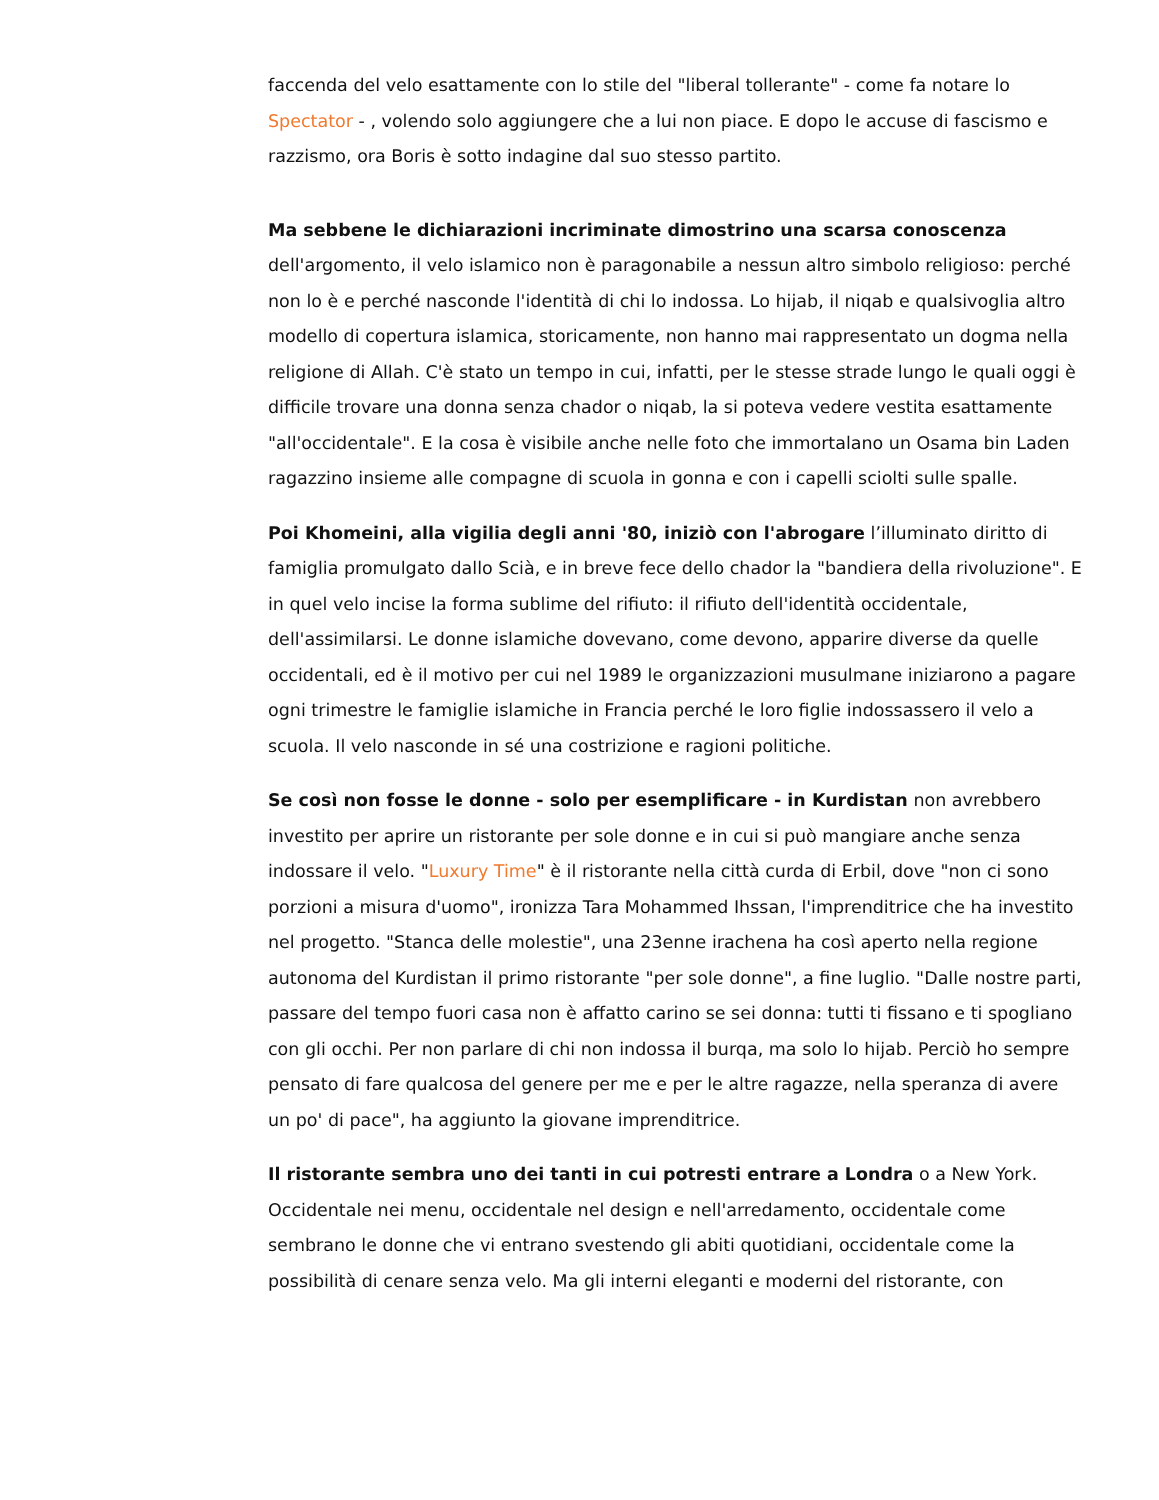faccenda del velo esattamente con lo stile del "liberal tollerante" - come fa notare lo Spectator - , volendo solo aggiungere che a lui non piace. E dopo le accuse di fascismo e razzismo, ora Boris è sotto indagine dal suo stesso partito.
Ma sebbene le dichiarazioni incriminate dimostrino una scarsa conoscenza dell'argomento, il velo islamico non è paragonabile a nessun altro simbolo religioso: perché non lo è e perché nasconde l'identità di chi lo indossa. Lo hijab, il niqab e qualsivoglia altro modello di copertura islamica, storicamente, non hanno mai rappresentato un dogma nella religione di Allah. C'è stato un tempo in cui, infatti, per le stesse strade lungo le quali oggi è difficile trovare una donna senza chador o niqab, la si poteva vedere vestita esattamente "all'occidentale". E la cosa è visibile anche nelle foto che immortalano un Osama bin Laden ragazzino insieme alle compagne di scuola in gonna e con i capelli sciolti sulle spalle.
Poi Khomeini, alla vigilia degli anni '80, iniziò con l'abrogare l’illuminato diritto di famiglia promulgato dallo Scià, e in breve fece dello chador la "bandiera della rivoluzione". E in quel velo incise la forma sublime del rifiuto: il rifiuto dell'identità occidentale, dell'assimilarsi. Le donne islamiche dovevano, come devono, apparire diverse da quelle occidentali, ed è il motivo per cui nel 1989 le organizzazioni musulmane iniziarono a pagare ogni trimestre le famiglie islamiche in Francia perché le loro figlie indossassero il velo a scuola. Il velo nasconde in sé una costrizione e ragioni politiche.
Se così non fosse le donne - solo per esemplificare - in Kurdistan non avrebbero investito per aprire un ristorante per sole donne e in cui si può mangiare anche senza indossare il velo. "Luxury Time" è il ristorante nella città curda di Erbil, dove "non ci sono porzioni a misura d'uomo", ironizza Tara Mohammed Ihssan, l'imprenditrice che ha investito nel progetto. "Stanca delle molestie", una 23enne irachena ha così aperto nella regione autonoma del Kurdistan il primo ristorante "per sole donne", a fine luglio. "Dalle nostre parti, passare del tempo fuori casa non è affatto carino se sei donna: tutti ti fissano e ti spogliano con gli occhi. Per non parlare di chi non indossa il burqa, ma solo lo hijab. Perciò ho sempre pensato di fare qualcosa del genere per me e per le altre ragazze, nella speranza di avere un po' di pace", ha aggiunto la giovane imprenditrice.
Il ristorante sembra uno dei tanti in cui potresti entrare a Londra o a New York. Occidentale nei menu, occidentale nel design e nell'arredamento, occidentale come sembrano le donne che vi entrano svestendo gli abiti quotidiani, occidentale come la possibilità di cenare senza velo. Ma gli interni eleganti e moderni del ristorante, con